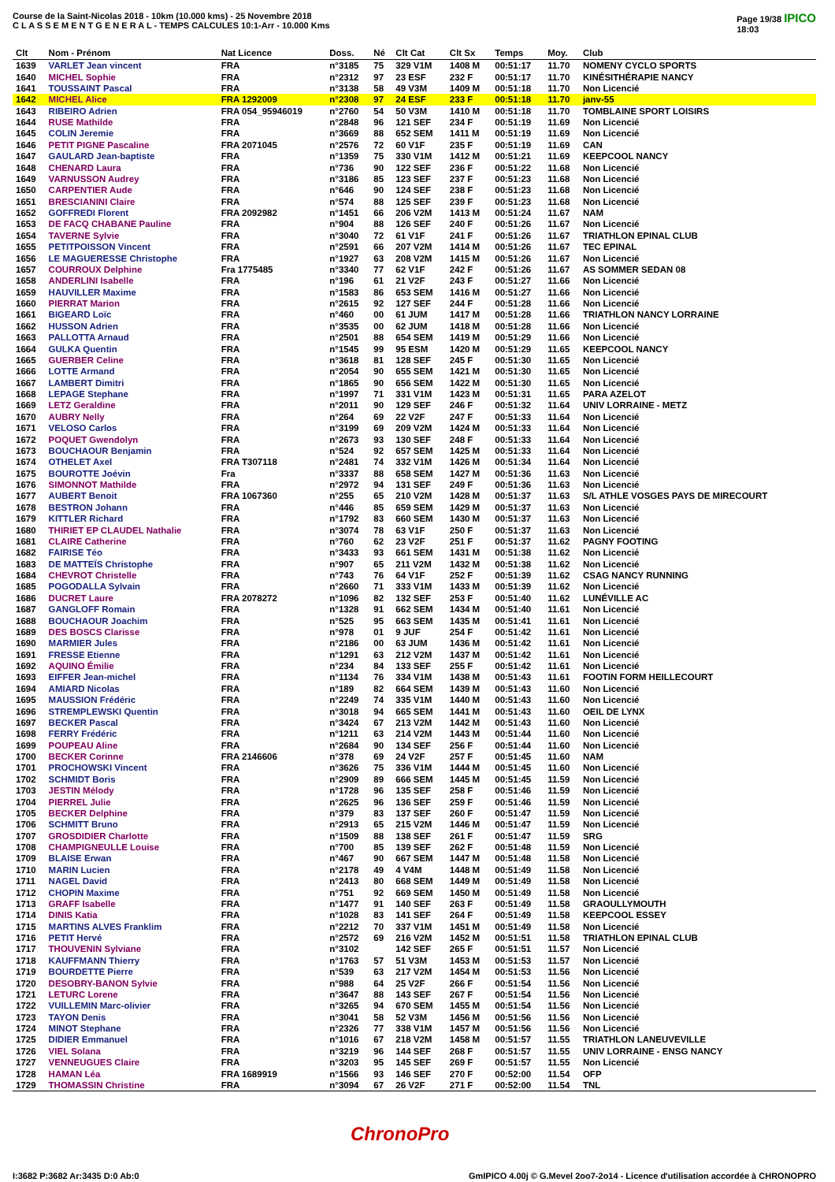Course de la Saint-Nicolas 2018 - 10km (10.000 kms) - 25 Novembre 2018
C L A S S E M E N T G E N E R A L - TEMPS CALCULES 10:1-Arr - 10.000 Kms
Page 19/38 IPICO
18:03
| Clt | Nom - Prénom | Nat Licence | Doss. | Né | Clt Cat | Clt Sx | Temps | Moy. | Club |
| --- | --- | --- | --- | --- | --- | --- | --- | --- | --- |
| 1639 | VARLET Jean vincent | FRA | n°3185 | 75 | 329 V1M | 1408 M | 00:51:17 | 11.70 | NOMENY CYCLO SPORTS |
| 1640 | MICHEL Sophie | FRA | n°2312 | 97 | 23 ESF | 232 F | 00:51:17 | 11.70 | KINÉSITHÉRAPIE NANCY |
| 1641 | TOUSSAINT Pascal | FRA | n°3138 | 58 | 49 V3M | 1409 M | 00:51:18 | 11.70 | Non Licencié |
| 1642 | MICHEL Alice | FRA 1292009 | n°2308 | 97 | 24 ESF | 233 F | 00:51:18 | 11.70 | janv-55 |
| 1643 | RIBEIRO Adrien | FRA 054_95946019 | n°2760 | 54 | 50 V3M | 1410 M | 00:51:18 | 11.70 | TOMBLAINE SPORT LOISIRS |
| 1644 | RUSE Mathilde | FRA | n°2848 | 96 | 121 SEF | 234 F | 00:51:19 | 11.69 | Non Licencié |
| 1645 | COLIN Jeremie | FRA | n°3669 | 88 | 652 SEM | 1411 M | 00:51:19 | 11.69 | Non Licencié |
| 1646 | PETIT PIGNE Pascaline | FRA 2071045 | n°2576 | 72 | 60 V1F | 235 F | 00:51:19 | 11.69 | CAN |
| 1647 | GAULARD Jean-baptiste | FRA | n°1359 | 75 | 330 V1M | 1412 M | 00:51:21 | 11.69 | KEEPCOOL NANCY |
| 1648 | CHENARD Laura | FRA | n°736 | 90 | 122 SEF | 236 F | 00:51:22 | 11.68 | Non Licencié |
| 1649 | VARNUSSON Audrey | FRA | n°3186 | 85 | 123 SEF | 237 F | 00:51:23 | 11.68 | Non Licencié |
| 1650 | CARPENTIER Aude | FRA | n°646 | 90 | 124 SEF | 238 F | 00:51:23 | 11.68 | Non Licencié |
| 1651 | BRESCIANINI Claire | FRA | n°574 | 88 | 125 SEF | 239 F | 00:51:23 | 11.68 | Non Licencié |
| 1652 | GOFFREDI Florent | FRA 2092982 | n°1451 | 66 | 206 V2M | 1413 M | 00:51:24 | 11.67 | NAM |
| 1653 | DE FACQ CHABANE Pauline | FRA | n°904 | 88 | 126 SEF | 240 F | 00:51:26 | 11.67 | Non Licencié |
| 1654 | TAVERNE Sylvie | FRA | n°3040 | 72 | 61 V1F | 241 F | 00:51:26 | 11.67 | TRIATHLON EPINAL CLUB |
| 1655 | PETITPOISSON Vincent | FRA | n°2591 | 66 | 207 V2M | 1414 M | 00:51:26 | 11.67 | TEC EPINAL |
| 1656 | LE MAGUERESSE Christophe | FRA | n°1927 | 63 | 208 V2M | 1415 M | 00:51:26 | 11.67 | Non Licencié |
| 1657 | COURROUX Delphine | Fra 1775485 | n°3340 | 77 | 62 V1F | 242 F | 00:51:26 | 11.67 | AS SOMMER SEDAN 08 |
| 1658 | ANDERLINI Isabelle | FRA | n°196 | 61 | 21 V2F | 243 F | 00:51:27 | 11.66 | Non Licencié |
| 1659 | HAUVILLER Maxime | FRA | n°1583 | 86 | 653 SEM | 1416 M | 00:51:27 | 11.66 | Non Licencié |
| 1660 | PIERRAT Marion | FRA | n°2615 | 92 | 127 SEF | 244 F | 00:51:28 | 11.66 | Non Licencié |
| 1661 | BIGEARD Loïc | FRA | n°460 | 00 | 61 JUM | 1417 M | 00:51:28 | 11.66 | TRIATHLON NANCY LORRAINE |
| 1662 | HUSSON Adrien | FRA | n°3535 | 00 | 62 JUM | 1418 M | 00:51:28 | 11.66 | Non Licencié |
| 1663 | PALLOTTA Arnaud | FRA | n°2501 | 88 | 654 SEM | 1419 M | 00:51:29 | 11.66 | Non Licencié |
| 1664 | GULKA Quentin | FRA | n°1545 | 99 | 95 ESM | 1420 M | 00:51:29 | 11.65 | KEEPCOOL NANCY |
| 1665 | GUERBER Celine | FRA | n°3618 | 81 | 128 SEF | 245 F | 00:51:30 | 11.65 | Non Licencié |
| 1666 | LOTTE Armand | FRA | n°2054 | 90 | 655 SEM | 1421 M | 00:51:30 | 11.65 | Non Licencié |
| 1667 | LAMBERT Dimitri | FRA | n°1865 | 90 | 656 SEM | 1422 M | 00:51:30 | 11.65 | Non Licencié |
| 1668 | LEPAGE Stephane | FRA | n°1997 | 71 | 331 V1M | 1423 M | 00:51:31 | 11.65 | PARA AZELOT |
| 1669 | LETZ Geraldine | FRA | n°2011 | 90 | 129 SEF | 246 F | 00:51:32 | 11.64 | UNIV LORRAINE - METZ |
| 1670 | AUBRY Nelly | FRA | n°264 | 69 | 22 V2F | 247 F | 00:51:33 | 11.64 | Non Licencié |
| 1671 | VELOSO Carlos | FRA | n°3199 | 69 | 209 V2M | 1424 M | 00:51:33 | 11.64 | Non Licencié |
| 1672 | POQUET Gwendolyn | FRA | n°2673 | 93 | 130 SEF | 248 F | 00:51:33 | 11.64 | Non Licencié |
| 1673 | BOUCHAOUR Benjamin | FRA | n°524 | 92 | 657 SEM | 1425 M | 00:51:33 | 11.64 | Non Licencié |
| 1674 | OTHELET Axel | FRA T307118 | n°2481 | 74 | 332 V1M | 1426 M | 00:51:34 | 11.64 | Non Licencié |
| 1675 | BOUROTTE Joévin | Fra | n°3337 | 88 | 658 SEM | 1427 M | 00:51:36 | 11.63 | Non Licencié |
| 1676 | SIMONNOT Mathilde | FRA | n°2972 | 94 | 131 SEF | 249 F | 00:51:36 | 11.63 | Non Licencié |
| 1677 | AUBERT Benoit | FRA 1067360 | n°255 | 65 | 210 V2M | 1428 M | 00:51:37 | 11.63 | S/L ATHLE VOSGES PAYS DE MIRECOURT |
| 1678 | BESTRON Johann | FRA | n°446 | 85 | 659 SEM | 1429 M | 00:51:37 | 11.63 | Non Licencié |
| 1679 | KITTLER Richard | FRA | n°1792 | 83 | 660 SEM | 1430 M | 00:51:37 | 11.63 | Non Licencié |
| 1680 | THIRIET EP CLAUDEL Nathalie | FRA | n°3074 | 78 | 63 V1F | 250 F | 00:51:37 | 11.63 | Non Licencié |
| 1681 | CLAIRE Catherine | FRA | n°760 | 62 | 23 V2F | 251 F | 00:51:37 | 11.62 | PAGNY FOOTING |
| 1682 | FAIRISE Téo | FRA | n°3433 | 93 | 661 SEM | 1431 M | 00:51:38 | 11.62 | Non Licencié |
| 1683 | DE MATTEÏS Christophe | FRA | n°907 | 65 | 211 V2M | 1432 M | 00:51:38 | 11.62 | Non Licencié |
| 1684 | CHEVROT Christelle | FRA | n°743 | 76 | 64 V1F | 252 F | 00:51:39 | 11.62 | CSAG NANCY RUNNING |
| 1685 | POGODALLA Sylvain | FRA | n°2660 | 71 | 333 V1M | 1433 M | 00:51:39 | 11.62 | Non Licencié |
| 1686 | DUCRET Laure | FRA 2078272 | n°1096 | 82 | 132 SEF | 253 F | 00:51:40 | 11.62 | LUNÉVILLE AC |
| 1687 | GANGLOFF Romain | FRA | n°1328 | 91 | 662 SEM | 1434 M | 00:51:40 | 11.61 | Non Licencié |
| 1688 | BOUCHAOUR Joachim | FRA | n°525 | 95 | 663 SEM | 1435 M | 00:51:41 | 11.61 | Non Licencié |
| 1689 | DES BOSCS Clarisse | FRA | n°978 | 01 | 9 JUF | 254 F | 00:51:42 | 11.61 | Non Licencié |
| 1690 | MARMIER Jules | FRA | n°2186 | 00 | 63 JUM | 1436 M | 00:51:42 | 11.61 | Non Licencié |
| 1691 | FRESSE Etienne | FRA | n°1291 | 63 | 212 V2M | 1437 M | 00:51:42 | 11.61 | Non Licencié |
| 1692 | AQUINO Émilie | FRA | n°234 | 84 | 133 SEF | 255 F | 00:51:42 | 11.61 | Non Licencié |
| 1693 | EIFFER Jean-michel | FRA | n°1134 | 76 | 334 V1M | 1438 M | 00:51:43 | 11.61 | FOOTIN FORM HEILLECOURT |
| 1694 | AMIARD Nicolas | FRA | n°189 | 82 | 664 SEM | 1439 M | 00:51:43 | 11.60 | Non Licencié |
| 1695 | MAUSSION Frédéric | FRA | n°2249 | 74 | 335 V1M | 1440 M | 00:51:43 | 11.60 | Non Licencié |
| 1696 | STREMPLEWSKI Quentin | FRA | n°3018 | 94 | 665 SEM | 1441 M | 00:51:43 | 11.60 | OEIL DE LYNX |
| 1697 | BECKER Pascal | FRA | n°3424 | 67 | 213 V2M | 1442 M | 00:51:43 | 11.60 | Non Licencié |
| 1698 | FERRY Frédéric | FRA | n°1211 | 63 | 214 V2M | 1443 M | 00:51:44 | 11.60 | Non Licencié |
| 1699 | POUPEAU Aline | FRA | n°2684 | 90 | 134 SEF | 256 F | 00:51:44 | 11.60 | Non Licencié |
| 1700 | BECKER Corinne | FRA 2146606 | n°378 | 69 | 24 V2F | 257 F | 00:51:45 | 11.60 | NAM |
| 1701 | PROCHOWSKI Vincent | FRA | n°3626 | 75 | 336 V1M | 1444 M | 00:51:45 | 11.60 | Non Licencié |
| 1702 | SCHMIDT Boris | FRA | n°2909 | 89 | 666 SEM | 1445 M | 00:51:45 | 11.59 | Non Licencié |
| 1703 | JESTIN Mélody | FRA | n°1728 | 96 | 135 SEF | 258 F | 00:51:46 | 11.59 | Non Licencié |
| 1704 | PIERREL Julie | FRA | n°2625 | 96 | 136 SEF | 259 F | 00:51:46 | 11.59 | Non Licencié |
| 1705 | BECKER Delphine | FRA | n°379 | 83 | 137 SEF | 260 F | 00:51:47 | 11.59 | Non Licencié |
| 1706 | SCHMITT Bruno | FRA | n°2913 | 65 | 215 V2M | 1446 M | 00:51:47 | 11.59 | Non Licencié |
| 1707 | GROSDIDIER Charlotte | FRA | n°1509 | 88 | 138 SEF | 261 F | 00:51:47 | 11.59 | SRG |
| 1708 | CHAMPIGNEULLE Louise | FRA | n°700 | 85 | 139 SEF | 262 F | 00:51:48 | 11.59 | Non Licencié |
| 1709 | BLAISE Erwan | FRA | n°467 | 90 | 667 SEM | 1447 M | 00:51:48 | 11.58 | Non Licencié |
| 1710 | MARIN Lucien | FRA | n°2178 | 49 | 4 V4M | 1448 M | 00:51:49 | 11.58 | Non Licencié |
| 1711 | NAGEL David | FRA | n°2413 | 80 | 668 SEM | 1449 M | 00:51:49 | 11.58 | Non Licencié |
| 1712 | CHOPIN Maxime | FRA | n°751 | 92 | 669 SEM | 1450 M | 00:51:49 | 11.58 | Non Licencié |
| 1713 | GRAFF Isabelle | FRA | n°1477 | 91 | 140 SEF | 263 F | 00:51:49 | 11.58 | GRAOULLYMOUTH |
| 1714 | DINIS Katia | FRA | n°1028 | 83 | 141 SEF | 264 F | 00:51:49 | 11.58 | KEEPCOOL ESSEY |
| 1715 | MARTINS ALVES Franklim | FRA | n°2212 | 70 | 337 V1M | 1451 M | 00:51:49 | 11.58 | Non Licencié |
| 1716 | PETIT Hervé | FRA | n°2572 | 69 | 216 V2M | 1452 M | 00:51:51 | 11.58 | TRIATHLON EPINAL CLUB |
| 1717 | THOUVENIN Sylviane | FRA | n°3102 | | 142 SEF | 265 F | 00:51:51 | 11.57 | Non Licencié |
| 1718 | KAUFFMANN Thierry | FRA | n°1763 | 57 | 51 V3M | 1453 M | 00:51:53 | 11.57 | Non Licencié |
| 1719 | BOURDETTE Pierre | FRA | n°539 | 63 | 217 V2M | 1454 M | 00:51:53 | 11.56 | Non Licencié |
| 1720 | DESOBRY-BANON Sylvie | FRA | n°988 | 64 | 25 V2F | 266 F | 00:51:54 | 11.56 | Non Licencié |
| 1721 | LETURC Lorene | FRA | n°3647 | 88 | 143 SEF | 267 F | 00:51:54 | 11.56 | Non Licencié |
| 1722 | VUILLEMIN Marc-olivier | FRA | n°3265 | 94 | 670 SEM | 1455 M | 00:51:54 | 11.56 | Non Licencié |
| 1723 | TAYON Denis | FRA | n°3041 | 58 | 52 V3M | 1456 M | 00:51:56 | 11.56 | Non Licencié |
| 1724 | MINOT Stephane | FRA | n°2326 | 77 | 338 V1M | 1457 M | 00:51:56 | 11.56 | Non Licencié |
| 1725 | DIDIER Emmanuel | FRA | n°1016 | 67 | 218 V2M | 1458 M | 00:51:57 | 11.55 | TRIATHLON LANEUVEVILLE |
| 1726 | VIEL Solana | FRA | n°3219 | 96 | 144 SEF | 268 F | 00:51:57 | 11.55 | UNIV LORRAINE - ENSG NANCY |
| 1727 | VENNEUGUES Claire | FRA | n°3203 | 95 | 145 SEF | 269 F | 00:51:57 | 11.55 | Non Licencié |
| 1728 | HAMAN Léa | FRA 1689919 | n°1566 | 93 | 146 SEF | 270 F | 00:52:00 | 11.54 | OFP |
| 1729 | THOMASSIN Christine | FRA | n°3094 | 67 | 26 V2F | 271 F | 00:52:00 | 11.54 | TNL |
ChronoPro
I:3682 P:3682 Ar:3435 D:0 Ab:0 GmIPICO 4.00j © G.Mevel 2oo7-2o14 - Licence d'utilisation accordée à CHRONOPRO